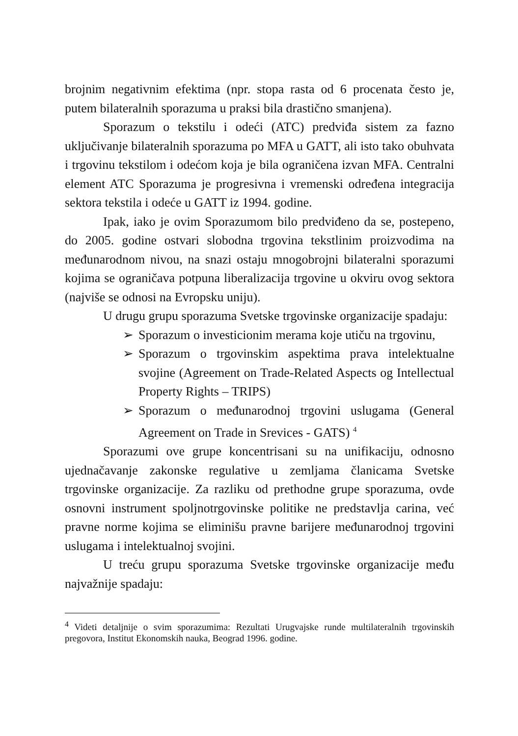brojnim negativnim efektima (npr. stopa rasta od 6 procenata često je, putem bilateralnih sporazuma u praksi bila drastično smanjena).
Sporazum o tekstilu i odeći (ATC) predviđa sistem za fazno uključivanje bilateralnih sporazuma po MFA u GATT, ali isto tako obuhvata i trgovinu tekstilom i odećom koja je bila ograničena izvan MFA. Centralni element ATC Sporazuma je progresivna i vremenski određena integracija sektora tekstila i odeće u GATT iz 1994. godine.
Ipak, iako je ovim Sporazumom bilo predviđeno da se, postepeno, do 2005. godine ostvari slobodna trgovina tekstlinim proizvodima na međunarodnom nivou, na snazi ostaju mnogobrojni bilateralni sporazumi kojima se ograničava potpuna liberalizacija trgovine u okviru ovog sektora (najviše se odnosi na Evropsku uniju).
U drugu grupu sporazuma Svetske trgovinske organizacije spadaju:
➢ Sporazum o investicionim merama koje utiču na trgovinu,
➢ Sporazum o trgovinskim aspektima prava intelektualne svojine (Agreement on Trade-Related Aspects og Intellectual Property Rights – TRIPS)
➢ Sporazum o međunarodnoj trgovini uslugama (General Agreement on Trade in Srevices - GATS) <sup>4</sup>
Sporazumi ove grupe koncentrisani su na unifikaciju, odnosno ujednačavanje zakonske regulative u zemljama članicama Svetske trgovinske organizacije. Za razliku od prethodne grupe sporazuma, ovde osnovni instrument spoljnotrgovinske politike ne predstavlja carina, već pravne norme kojima se eliminišu pravne barijere međunarodnoj trgovini uslugama i intelektualnoj svojini.
U treću grupu sporazuma Svetske trgovinske organizacije među najvažnije spadaju:
<sup>4</sup> Videti detaljnije o svim sporazumima: Rezultati Urugvajske runde multilateralnih trgovinskih pregovora, Institut Ekonomskih nauka, Beograd 1996. godine.